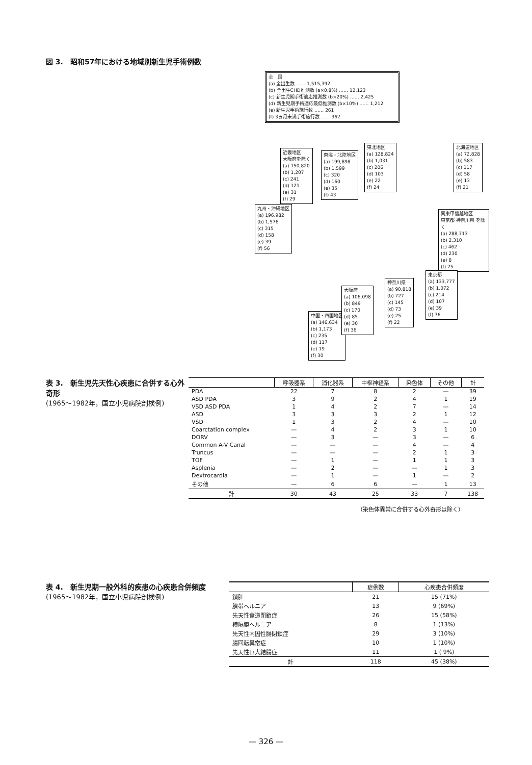図 3.　昭和57年における地域別新生児手術例数
全　国
(a) 全出生数 …… 1,515,392
(b) 全出生CHD推測数 (a×0.8%) …… 12,123
(c) 新生児期手術適応推測数 (b×20%) …… 2,425
(d) 新生児期手術適応最低推測数 (b×10%) …… 1,212
(e) 新生児手術施行数 …… 261
(f) 3ヵ月未満手術施行数 …… 362
近畿地区
大阪府を除く
(a) 150,820
(b) 1,207
(c) 241
(d) 121
(e) 31
(f) 29
東海・北陸地区
(a) 199,898
(b) 1,599
(c) 320
(d) 160
(e) 35
(f) 43
東北地区
(a) 128,824
(b) 1,031
(c) 206
(d) 103
(e) 22
(f) 24
北海道地区
(a) 72,828
(b) 583
(c) 117
(d) 58
(e) 13
(f) 21
九州・沖縄地区
(a) 196,982
(b) 1,576
(c) 315
(d) 158
(e) 39
(f) 56
関東甲信越地区
東京都 神奈川県 を除く
(a) 288,713
(b) 2,310
(c) 462
(d) 230
(e) 8
(f) 25
中国・四国地区
(a) 146,634
(b) 1,173
(c) 235
(d) 117
(e) 19
(f) 30
大阪府
(a) 106,098
(b) 849
(c) 170
(d) 85
(e) 30
(f) 36
神奈川県
(a) 90,818
(b) 727
(c) 145
(d) 73
(e) 25
(f) 22
東京都
(a) 133,777
(b) 1,072
(c) 214
(d) 107
(e) 39
(f) 76
表 3.　新生児先天性心疾患に合併する心外奇形
(1965〜1982年，国立小児病院剖検例)
| | 呼吸器系 | 消化器系 | 中枢神経系 | 染色体 | その他 | 計 |
| --- | --- | --- | --- | --- | --- | --- |
| PDA | 22 | 7 | 8 | 2 | — | 39 |
| ASD PDA | 3 | 9 | 2 | 4 | 1 | 19 |
| VSD ASD PDA | 1 | 4 | 2 | 7 | — | 14 |
| ASD | 3 | 3 | 3 | 2 | 1 | 12 |
| VSD | 1 | 3 | 2 | 4 | — | 10 |
| Coarctation complex | — | 4 | 2 | 3 | 1 | 10 |
| DORV | — | 3 | — | 3 | — | 6 |
| Common A-V Canal | — | — | — | 4 | — | 4 |
| Truncus | — | — | — | 2 | 1 | 3 |
| TOF | — | 1 | — | 1 | 1 | 3 |
| Asplenia | — | 2 | — | — | 1 | 3 |
| Dextrocardia | — | 1 | — | 1 | — | 2 |
| その他 | — | 6 | 6 | — | 1 | 13 |
| 計 | 30 | 43 | 25 | 33 | 7 | 138 |
（染色体異常に合併する心外奇形は除く）
表 4.　新生児期一般外科的疾患の心疾患合併頻度
(1965〜1982年，国立小児病院剖検例)
| | 症例数 | 心疾患合併頻度 |
| --- | --- | --- |
| 鎖肛 | 21 | 15 (71%) |
| 臍帯ヘルニア | 13 | 9 (69%) |
| 先天性食道閉鎖症 | 26 | 15 (58%) |
| 横隔膜ヘルニア | 8 | 1 (13%) |
| 先天性内因性腸閉鎖症 | 29 | 3 (10%) |
| 腸回転異常症 | 10 | 1 (10%) |
| 先天性巨大結腸症 | 11 | 1 ( 9%) |
| 計 | 118 | 45 (38%) |
— 326 —